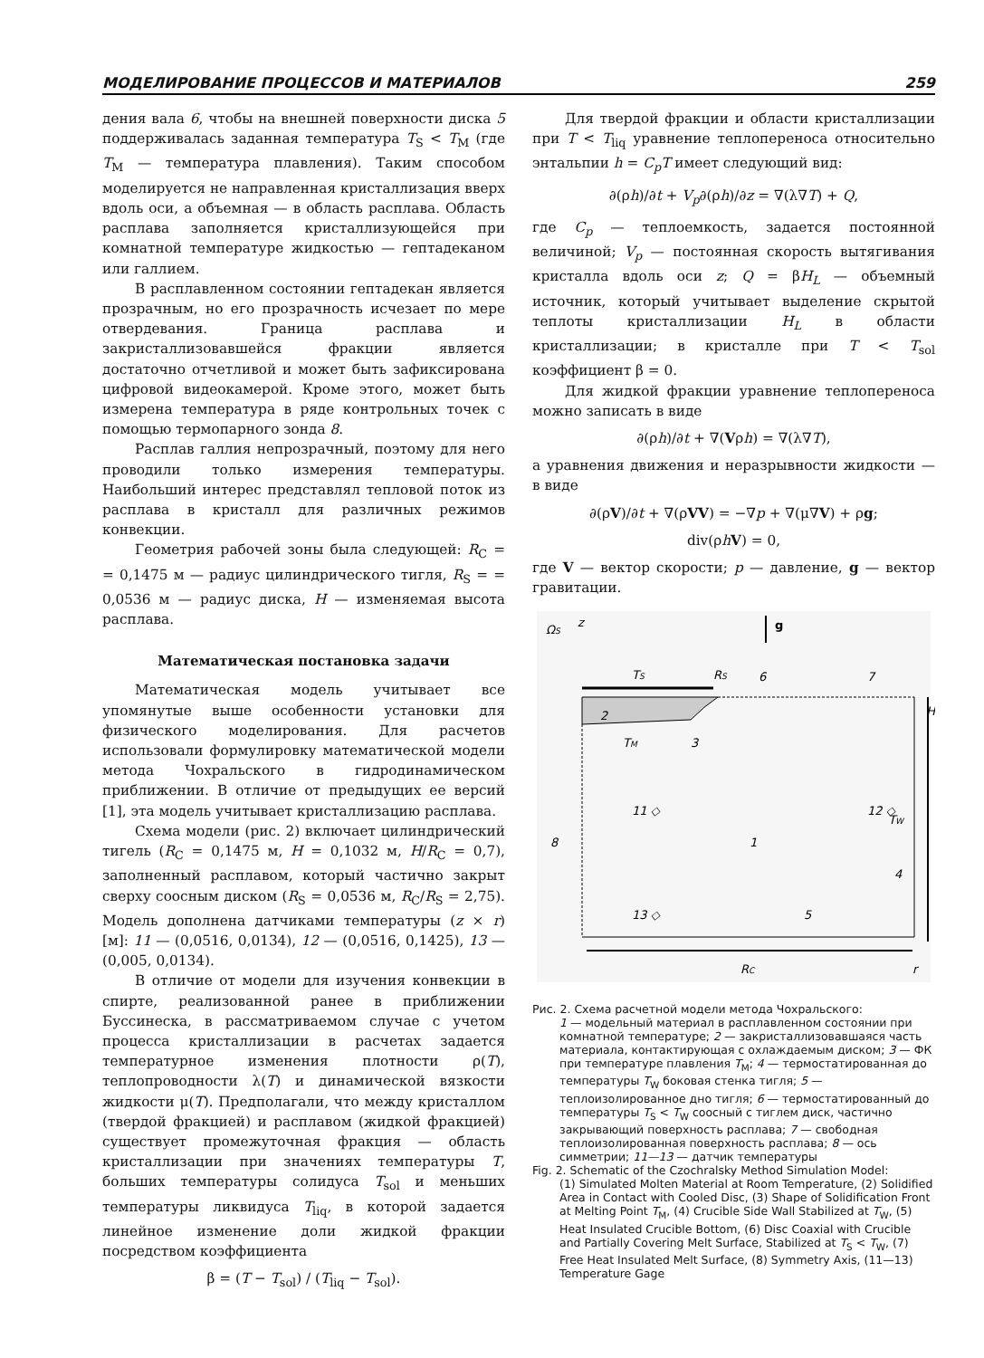МОДЕЛИРОВАНИЕ ПРОЦЕССОВ И МАТЕРИАЛОВ 259
дения вала 6, чтобы на внешней поверхности диска 5 поддерживалась заданная температура T<sub>S</sub> < T<sub>M</sub> (где T<sub>M</sub> — температура плавления). Таким способом моделируется не направленная кристаллизация вверх вдоль оси, а объемная — в область расплава. Область расплава заполняется кристаллизующейся при комнатной температуре жидкостью — гептадеканом или галлием.
В расплавленном состоянии гептадекан является прозрачным, но его прозрачность исчезает по мере отвердевания. Граница расплава и закристаллизовавшейся фракции является достаточно отчетливой и может быть зафиксирована цифровой видеокамерой. Кроме этого, может быть измерена температура в ряде контрольных точек с помощью термопарного зонда 8.
Расплав галлия непрозрачный, поэтому для него проводили только измерения температуры. Наибольший интерес представлял тепловой поток из расплава в кристалл для различных режимов конвекции.
Геометрия рабочей зоны была следующей: R<sub>C</sub> = = 0,1475 м — радиус цилиндрического тигля, R<sub>S</sub> = = 0,0536 м — радиус диска, H — изменяемая высота расплава.
Математическая постановка задачи
Математическая модель учитывает все упомянутые выше особенности установки для физического моделирования. Для расчетов использовали формулировку математической модели метода Чохральского в гидродинамическом приближении. В отличие от предыдущих ее версий [1], эта модель учитывает кристаллизацию расплава.
Схема модели (рис. 2) включает цилиндрический тигель (R<sub>C</sub> = 0,1475 м, H = 0,1032 м, H/R<sub>C</sub> = 0,7), заполненный расплавом, который частично закрыт сверху соосным диском (R<sub>S</sub> = 0,0536 м, R<sub>C</sub>/R<sub>S</sub> = 2,75). Модель дополнена датчиками температуры (z × r) [м]: 11 — (0,0516, 0,0134), 12 — (0,0516, 0,1425), 13 — (0,005, 0,0134).
В отличие от модели для изучения конвекции в спирте, реализованной ранее в приближении Буссинеска, в рассматриваемом случае с учетом процесса кристаллизации в расчетах задается температурное изменения плотности ρ(T), теплопроводности λ(T) и динамической вязкости жидкости μ(T). Предполагали, что между кристаллом (твердой фракцией) и расплавом (жидкой фракцией) существует промежуточная фракция — область кристаллизации при значениях температуры T, больших температуры солидуса T<sub>sol</sub> и меньших температуры ликвидуса T<sub>liq</sub>, в которой задается линейное изменение доли жидкой фракции посредством коэффициента
β = (T − T<sub>sol</sub>) / (T<sub>liq</sub> − T<sub>sol</sub>).
Для твердой фракции и области кристаллизации при T < T<sub>liq</sub> уравнение теплопереноса относительно энтальпии h = C<sub>p</sub>T имеет следующий вид:
∂(ρh)/∂t + V<sub>p</sub>∂(ρh)/∂z = ∇(λ∇T) + Q,
где C<sub>p</sub> — теплоемкость, задается постоянной величиной; V<sub>p</sub> — постоянная скорость вытягивания кристалла вдоль оси z; Q = βH<sub>L</sub> — объемный источник, который учитывает выделение скрытой теплоты кристаллизации H<sub>L</sub> в области кристаллизации; в кристалле при T < T<sub>sol</sub> коэффициент β = 0.
Для жидкой фракции уравнение теплопереноса можно записать в виде
∂(ρh)/∂t + ∇(Vρh) = ∇(λ∇T),
а уравнения движения и неразрывности жидкости — в виде
∂(ρV)/∂t + ∇(ρVV) = −∇p + ∇(μ∇V) + ρg;
div(ρhV) = 0,
где V — вектор скорости; p — давление, g — вектор гравитации.
ΩS
z
g
TS
RS
6
7
2
TM
3
H
11 ◇
12 ◇
8
1
TW
4
13 ◇
5
RC
r
Рис. 2. Схема расчетной модели метода Чохральского:
1 — модельный материал в расплавленном состоянии при комнатной температуре; 2 — закристаллизовавшаяся часть материала, контактирующая с охлаждаемым диском; 3 — ФК при температуре плавления T<sub>M</sub>; 4 — термостатированная до температуры T<sub>W</sub> боковая стенка тигля; 5 — теплоизолированное дно тигля; 6 — термостатированный до температуры T<sub>S</sub> < T<sub>W</sub> соосный с тиглем диск, частично закрывающий поверхность расплава; 7 — свободная теплоизолированная поверхность расплава; 8 — ось симметрии; 11—13 — датчик температуры
Fig. 2. Schematic of the Czochralsky Method Simulation Model:
(1) Simulated Molten Material at Room Temperature, (2) Solidified Area in Contact with Cooled Disc, (3) Shape of Solidification Front at Melting Point T<sub>M</sub>, (4) Crucible Side Wall Stabilized at T<sub>W</sub>, (5) Heat Insulated Crucible Bottom, (6) Disc Coaxial with Crucible and Partially Covering Melt Surface, Stabilized at T<sub>S</sub> < T<sub>W</sub>, (7) Free Heat Insulated Melt Surface, (8) Symmetry Axis, (11—13) Temperature Gage